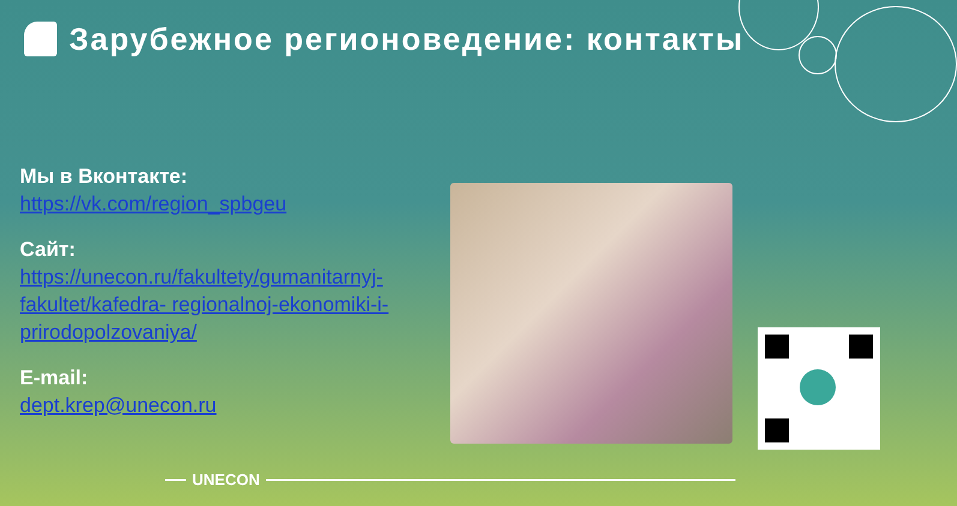Зарубежное регионоведение: контакты
Мы в Вконтакте:
https://vk.com/region_spbgeu
Сайт: https://unecon.ru/fakultety/gumanitarnyj-fakultet/kafedra- regionalnoj-ekonomiki-i- prirodopolzovaniya/
E-mail:
dept.krep@unecon.ru
UNECON